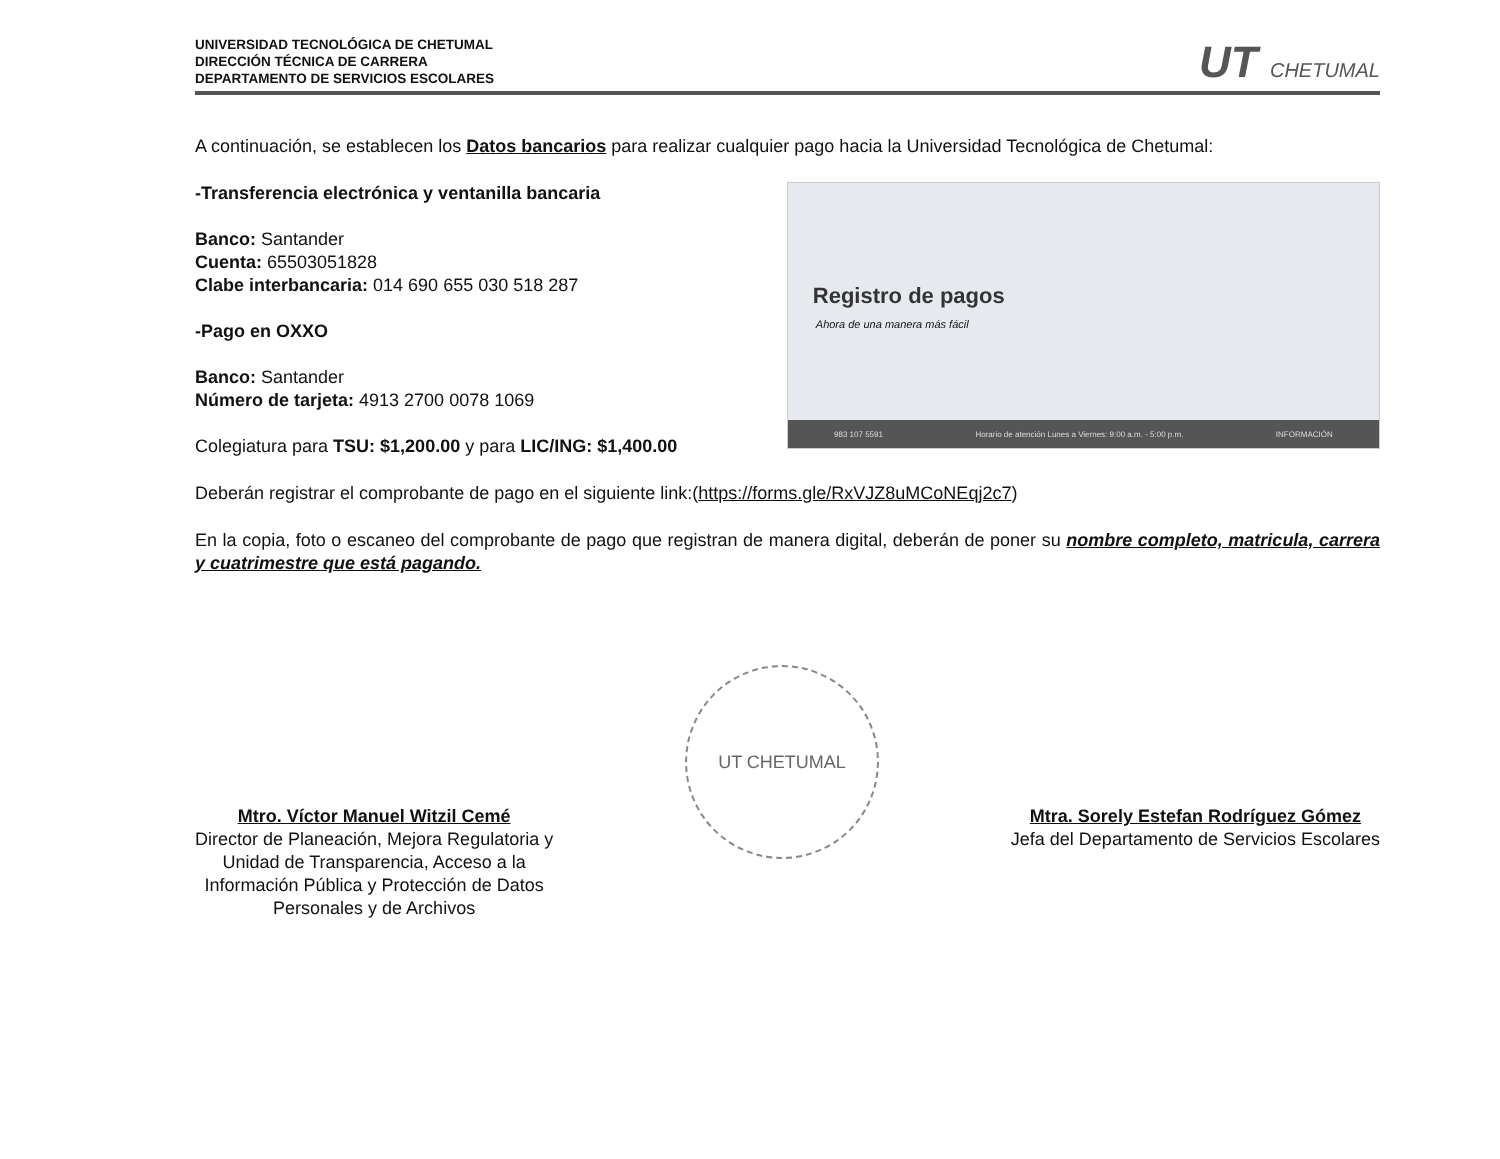UNIVERSIDAD TECNOLÓGICA DE CHETUMAL
DIRECCIÓN TÉCNICA DE CARRERA
DEPARTAMENTO DE SERVICIOS ESCOLARES
UT CHETUMAL
A continuación, se establecen los Datos bancarios para realizar cualquier pago hacia la Universidad Tecnológica de Chetumal:
-Transferencia electrónica y ventanilla bancaria
Banco: Santander
Cuenta: 65503051828
Clabe interbancaria: 014 690 655 030 518 287
-Pago en OXXO
Banco: Santander
Número de tarjeta: 4913 2700 0078 1069
Colegiatura para TSU: $1,200.00 y para LIC/ING: $1,400.00
Registro de pagos
Ahora de una manera más fácil
983 107 5591 Horario de atención Lunes a Viernes: 9:00 a.m. - 5:00 p.m. INFORMACIÓN
Deberán registrar el comprobante de pago en el siguiente link:(https://forms.gle/RxVJZ8uMCoNEqj2c7)
En la copia, foto o escaneo del comprobante de pago que registran de manera digital, deberán de poner su nombre completo, matricula, carrera y cuatrimestre que está pagando.
Mtro. Víctor Manuel Witzil Cemé
Director de Planeación, Mejora Regulatoria y
Unidad de Transparencia, Acceso a la
Información Pública y Protección de Datos
Personales y de Archivos
UT CHETUMAL
Mtra. Sorely Estefan Rodríguez Gómez
Jefa del Departamento de Servicios Escolares